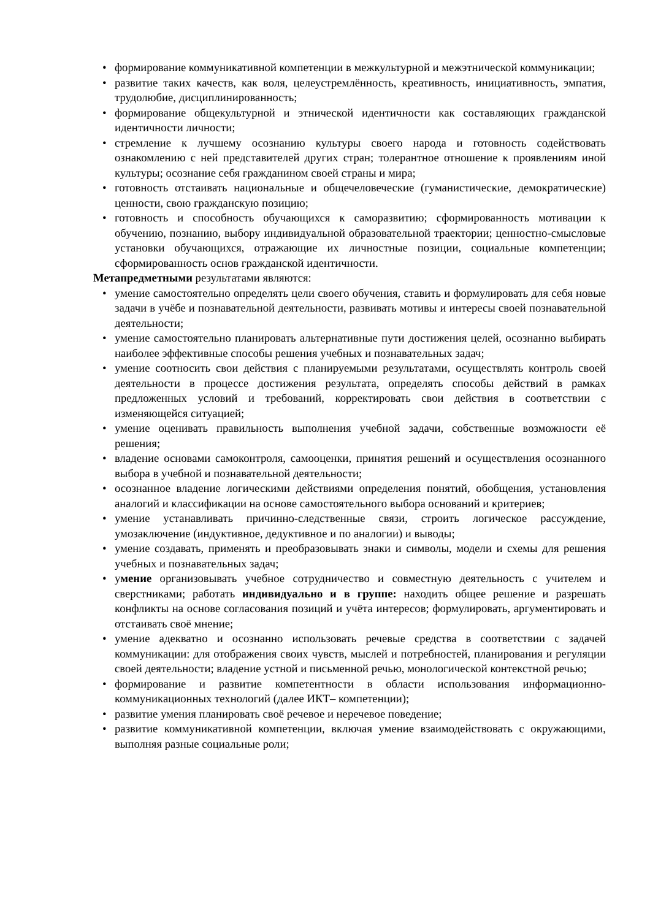• формирование коммуникативной компетенции в межкультурной и межэтнической коммуникации;
• развитие таких качеств, как воля, целеустремлённость, креативность, инициативность, эмпатия, трудолюбие, дисциплинированность;
• формирование общекультурной и этнической идентичности как составляющих гражданской идентичности личности;
• стремление к лучшему осознанию культуры своего народа и готовность содействовать ознакомлению с ней представителей других стран; толерантное отношение к проявлениям иной культуры; осознание себя гражданином своей страны и мира;
• готовность отстаивать национальные и общечеловеческие (гуманистические, демократические) ценности, свою гражданскую позицию;
• готовность и способность обучающихся к саморазвитию; сформированность мотивации к обучению, познанию, выбору индивидуальной образовательной траектории; ценностно-смысловые установки обучающихся, отражающие их личностные позиции, социальные компетенции; сформированность основ гражданской идентичности.
Метапредметными результатами являются:
• умение самостоятельно определять цели своего обучения, ставить и формулировать для себя новые задачи в учёбе и познавательной деятельности, развивать мотивы и интересы своей познавательной деятельности;
• умение самостоятельно планировать альтернативные пути достижения целей, осознанно выбирать наиболее эффективные способы решения учебных и познавательных задач;
• умение соотносить свои действия с планируемыми результатами, осуществлять контроль своей деятельности в процессе достижения результата, определять способы действий в рамках предложенных условий и требований, корректировать свои действия в соответствии с изменяющейся ситуацией;
• умение оценивать правильность выполнения учебной задачи, собственные возможности её решения;
• владение основами самоконтроля, самооценки, принятия решений и осуществления осознанного выбора в учебной и познавательной деятельности;
• осознанное владение логическими действиями определения понятий, обобщения, установления аналогий и классификации на основе самостоятельного выбора оснований и критериев;
• умение устанавливать причинно-следственные связи, строить логическое рассуждение, умозаключение (индуктивное, дедуктивное и по аналогии) и выводы;
• умение создавать, применять и преобразовывать знаки и символы, модели и схемы для решения учебных и познавательных задач;
• умение организовывать учебное сотрудничество и совместную деятельность с учителем и сверстниками; работать индивидуально и в группе: находить общее решение и разрешать конфликты на основе согласования позиций и учёта интересов; формулировать, аргументировать и отстаивать своё мнение;
• умение адекватно и осознанно использовать речевые средства в соответствии с задачей коммуникации: для отображения своих чувств, мыслей и потребностей, планирования и регуляции своей деятельности; владение устной и письменной речью, монологической контекстной речью;
• формирование и развитие компетентности в области использования информационно-коммуникационных технологий (далее ИКТ– компетенции);
• развитие умения планировать своё речевое и неречевое поведение;
• развитие коммуникативной компетенции, включая умение взаимодействовать с окружающими, выполняя разные социальные роли;